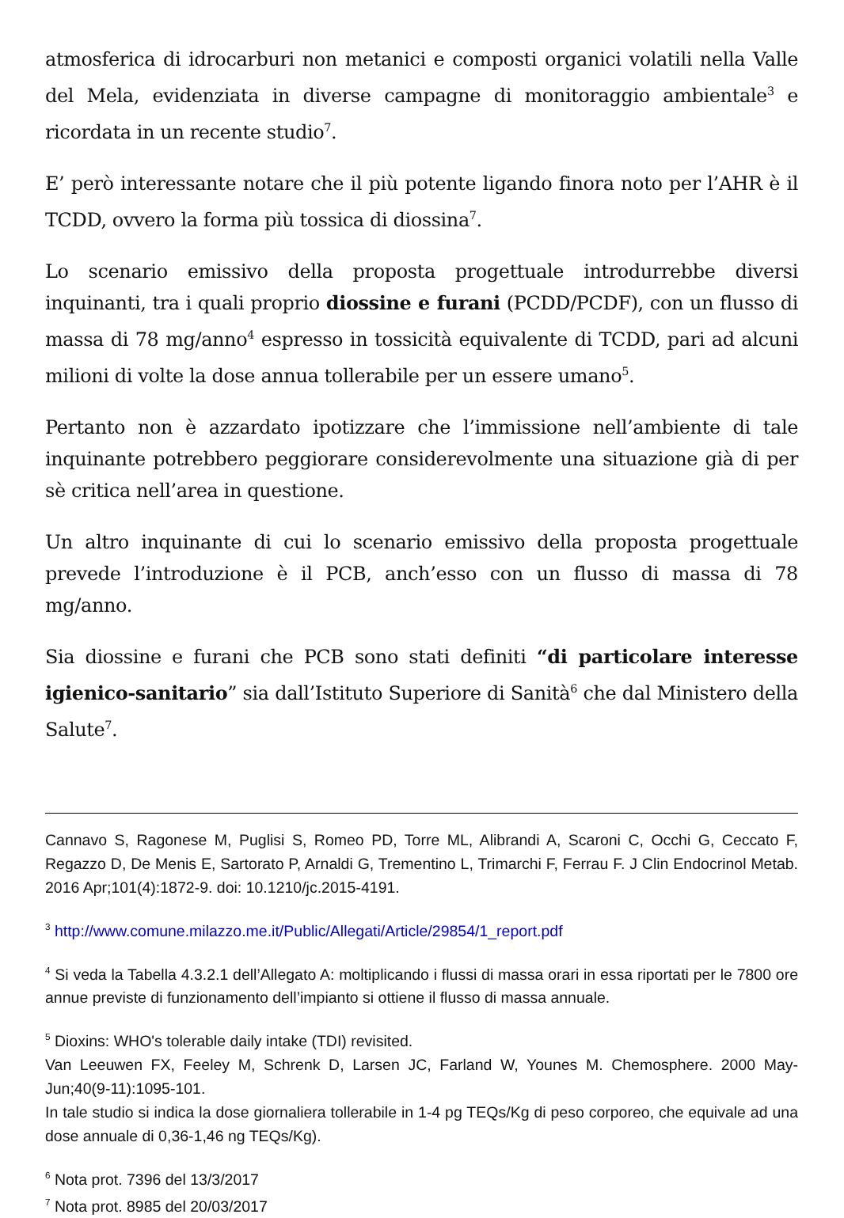atmosferica di idrocarburi non metanici e composti organici volatili nella Valle del Mela, evidenziata in diverse campagne di monitoraggio ambientale<sup>3</sup> e ricordata in un recente studio<sup>7</sup>.
E’ però interessante notare che il più potente ligando finora noto per l’AHR è il TCDD, ovvero la forma più tossica di diossina<sup>7</sup>.
Lo scenario emissivo della proposta progettuale introdurrebbe diversi inquinanti, tra i quali proprio diossine e furani (PCDD/PCDF), con un flusso di massa di 78 mg/anno<sup>4</sup> espresso in tossicità equivalente di TCDD, pari ad alcuni milioni di volte la dose annua tollerabile per un essere umano<sup>5</sup>.
Pertanto non è azzardato ipotizzare che l’immissione nell’ambiente di tale inquinante potrebbero peggiorare considerevolmente una situazione già di per sè critica nell’area in questione.
Un altro inquinante di cui lo scenario emissivo della proposta progettuale prevede l’introduzione è il PCB, anch’esso con un flusso di massa di 78 mg/anno.
Sia diossine e furani che PCB sono stati definiti “di particolare interesse igienico-sanitario” sia dall’Istituto Superiore di Sanità<sup>6</sup> che dal Ministero della Salute<sup>7</sup>.
Cannavo S, Ragonese M, Puglisi S, Romeo PD, Torre ML, Alibrandi A, Scaroni C, Occhi G, Ceccato F, Regazzo D, De Menis E, Sartorato P, Arnaldi G, Trementino L, Trimarchi F, Ferrau F. J Clin Endocrinol Metab. 2016 Apr;101(4):1872-9. doi: 10.1210/jc.2015-4191.
<sup>3</sup> http://www.comune.milazzo.me.it/Public/Allegati/Article/29854/1_report.pdf
<sup>4</sup> Si veda la Tabella 4.3.2.1 dell’Allegato A: moltiplicando i flussi di massa orari in essa riportati per le 7800 ore annue previste di funzionamento dell’impianto si ottiene il flusso di massa annuale.
<sup>5</sup> Dioxins: WHO's tolerable daily intake (TDI) revisited.
Van Leeuwen FX, Feeley M, Schrenk D, Larsen JC, Farland W, Younes M. Chemosphere. 2000 May-Jun;40(9-11):1095-101.
In tale studio si indica la dose giornaliera tollerabile in 1-4 pg TEQs/Kg di peso corporeo, che equivale ad una dose annuale di 0,36-1,46 ng TEQs/Kg).
<sup>6</sup> Nota prot. 7396 del 13/3/2017
<sup>7</sup> Nota prot. 8985 del 20/03/2017